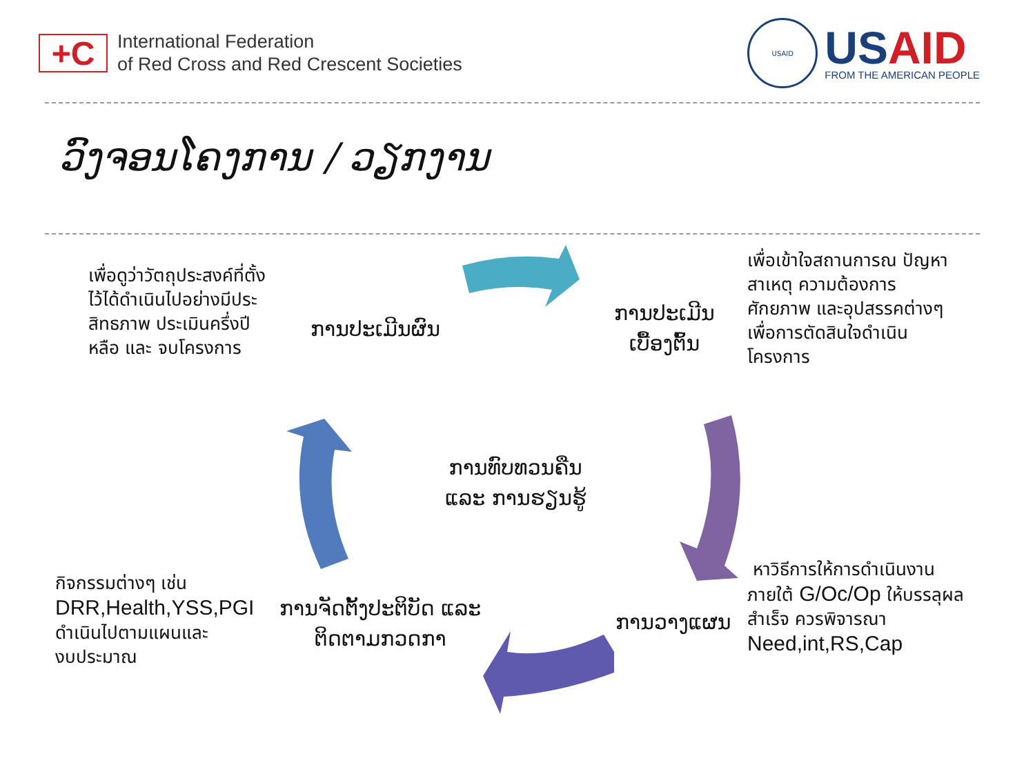+C
International Federation
of Red Cross and Red Crescent Societies
USAID
USAID
FROM THE AMERICAN PEOPLE
ວົງຈອນໂຄງການ / ວຽກງານ
เพื่อดูว่าวัตถุประสงค์ที่ตั้ง
ไว้ได้ดำเนินไปอย่างมีประ
สิทธภาพ ประเมินครึ่งปี
หลือ และ จบโครงการ
ການປະເມີນຜົນ
ການປະເມີນ
ເບື້ອງຕົ້ນ
เพื่อเข้าใจสถานการณ ปัญหา
สาเหตุ ความต้องการ
ศักยภาพ และอุปสรรคต่างๆ
เพื่อการตัดสินใจดำเนิน
โครงการ
ການທົບທວນຄືນ
ແລະ ການຮຽນຮູ້
กิจกรรมต่างๆ เช่น
DRR,Health,YSS,PGI
ดำเนินไปตามแผนและ
งบประมาณ
ການຈັດຕັ້ງປະຕິບັດ ແລະ
ຕິດຕາມກວດກາ
ການວາງແຜນ
หาวิธีการให้การดำเนินงาน
ภายใต้ G/Oc/Op ให้บรรลุผล
สำเร็จ ควรพิจารณา
Need,int,RS,Cap